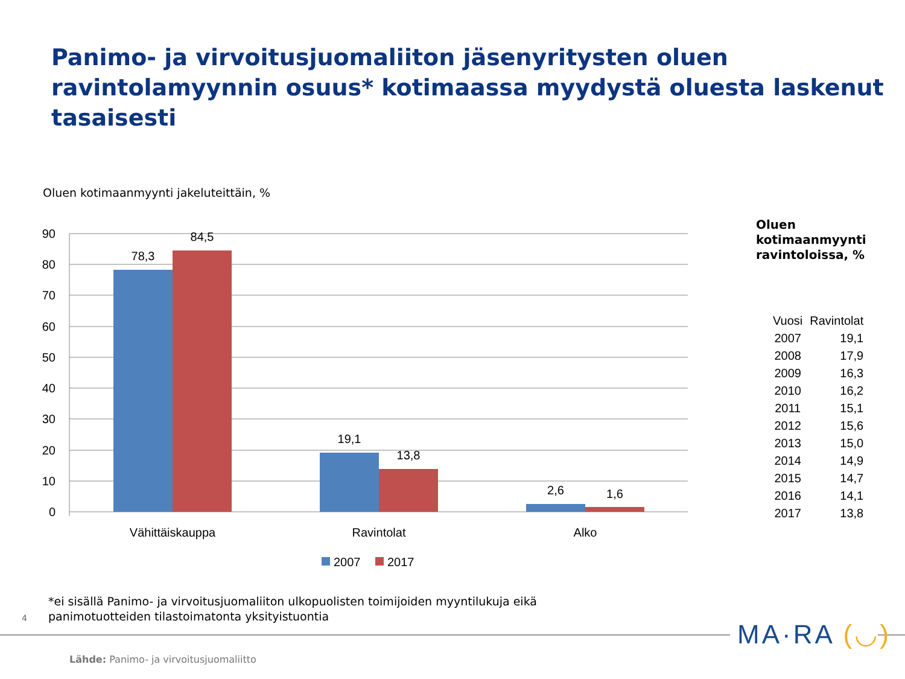Panimo- ja virvoitusjuomaliiton jäsenyritysten oluen ravintolamyynnin osuus* kotimaassa myydystä oluesta laskenut tasaisesti
Oluen kotimaanmyynti jakeluteittäin, %
90
80
70
60
50
40
30
20
10
0
78,3
84,5
19,1
13,8
2,6
1,6
Vähittäiskauppa
Ravintolat
Alko
2007
2017
Oluen
kotimaanmyynti
ravintoloissa, %
| Vuosi | Ravintolat |
| --- | --- |
| 2007 | 19,1 |
| 2008 | 17,9 |
| 2009 | 16,3 |
| 2010 | 16,2 |
| 2011 | 15,1 |
| 2012 | 15,6 |
| 2013 | 15,0 |
| 2014 | 14,9 |
| 2015 | 14,7 |
| 2016 | 14,1 |
| 2017 | 13,8 |
*ei sisällä Panimo- ja virvoitusjuomaliiton ulkopuolisten toimijoiden myyntilukuja eikä
panimotuotteiden tilastoimatonta yksityistuontia
4
MA·RA (◡)
Lähde: Panimo- ja virvoitusjuomaliitto